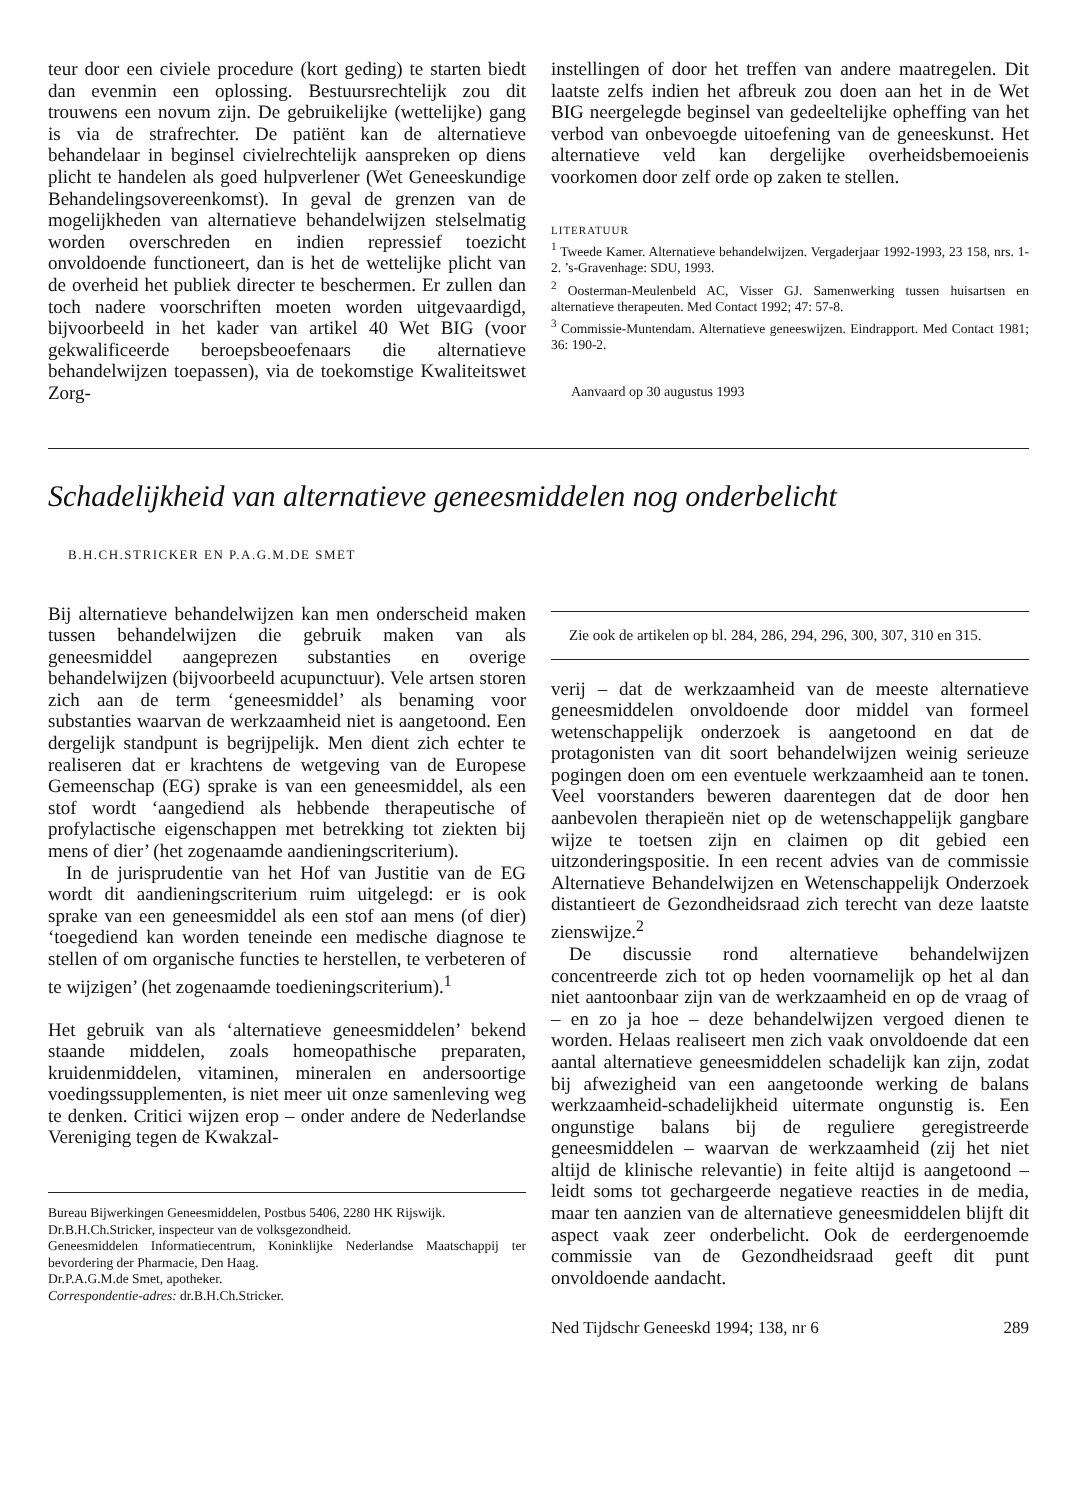teur door een civiele procedure (kort geding) te starten biedt dan evenmin een oplossing. Bestuursrechtelijk zou dit trouwens een novum zijn. De gebruikelijke (wettelijke) gang is via de strafrechter. De patiënt kan de alternatieve behandelaar in beginsel civielrechtelijk aanspreken op diens plicht te handelen als goed hulpverlener (Wet Geneeskundige Behandelingsovereenkomst). In geval de grenzen van de mogelijkheden van alternatieve behandelwijzen stelselmatig worden overschreden en indien repressief toezicht onvoldoende functioneert, dan is het de wettelijke plicht van de overheid het publiek directer te beschermen. Er zullen dan toch nadere voorschriften moeten worden uitgevaardigd, bijvoorbeeld in het kader van artikel 40 Wet BIG (voor gekwalificeerde beroepsbeoefenaars die alternatieve behandelwijzen toepassen), via de toekomstige Kwaliteitswet Zorg-
instellingen of door het treffen van andere maatregelen. Dit laatste zelfs indien het afbreuk zou doen aan het in de Wet BIG neergelegde beginsel van gedeeltelijke opheffing van het verbod van onbevoegde uitoefening van de geneeskunst. Het alternatieve veld kan dergelijke overheidsbemoeienis voorkomen door zelf orde op zaken te stellen.
LITERATUUR
<sup>1</sup> Tweede Kamer. Alternatieve behandelwijzen. Vergaderjaar 1992-1993, 23 158, nrs. 1-2. ’s-Gravenhage: SDU, 1993.
<sup>2</sup> Oosterman-Meulenbeld AC, Visser GJ. Samenwerking tussen huisartsen en alternatieve therapeuten. Med Contact 1992; 47: 57-8.
<sup>3</sup> Commissie-Muntendam. Alternatieve geneeswijzen. Eindrapport. Med Contact 1981; 36: 190-2.
Aanvaard op 30 augustus 1993
Schadelijkheid van alternatieve geneesmiddelen nog onderbelicht
B.H.CH.STRICKER EN P.A.G.M.DE SMET
Bij alternatieve behandelwijzen kan men onderscheid maken tussen behandelwijzen die gebruik maken van als geneesmiddel aangeprezen substanties en overige behandelwijzen (bijvoorbeeld acupunctuur). Vele artsen storen zich aan de term ‘geneesmiddel’ als benaming voor substanties waarvan de werkzaamheid niet is aangetoond. Een dergelijk standpunt is begrijpelijk. Men dient zich echter te realiseren dat er krachtens de wetgeving van de Europese Gemeenschap (EG) sprake is van een geneesmiddel, als een stof wordt ‘aangediend als hebbende therapeutische of profylactische eigenschappen met betrekking tot ziekten bij mens of dier’ (het zogenaamde aandieningscriterium).
In de jurisprudentie van het Hof van Justitie van de EG wordt dit aandieningscriterium ruim uitgelegd: er is ook sprake van een geneesmiddel als een stof aan mens (of dier) ‘toegediend kan worden teneinde een medische diagnose te stellen of om organische functies te herstellen, te verbeteren of te wijzigen’ (het zogenaamde toedieningscriterium).<sup>1</sup>
Het gebruik van als ‘alternatieve geneesmiddelen’ bekend staande middelen, zoals homeopathische preparaten, kruidenmiddelen, vitaminen, mineralen en andersoortige voedingssupplementen, is niet meer uit onze samenleving weg te denken. Critici wijzen erop – onder andere de Nederlandse Vereniging tegen de Kwakzal-
Bureau Bijwerkingen Geneesmiddelen, Postbus 5406, 2280 HK Rijswijk.
Dr.B.H.Ch.Stricker, inspecteur van de volksgezondheid.
Geneesmiddelen Informatiecentrum, Koninklijke Nederlandse Maatschappij ter bevordering der Pharmacie, Den Haag.
Dr.P.A.G.M.de Smet, apotheker.
Correspondentie-adres: dr.B.H.Ch.Stricker.
Zie ook de artikelen op bl. 284, 286, 294, 296, 300, 307, 310 en 315.
verij – dat de werkzaamheid van de meeste alternatieve geneesmiddelen onvoldoende door middel van formeel wetenschappelijk onderzoek is aangetoond en dat de protagonisten van dit soort behandelwijzen weinig serieuze pogingen doen om een eventuele werkzaamheid aan te tonen. Veel voorstanders beweren daarentegen dat de door hen aanbevolen therapieën niet op de wetenschappelijk gangbare wijze te toetsen zijn en claimen op dit gebied een uitzonderingspositie. In een recent advies van de commissie Alternatieve Behandelwijzen en Wetenschappelijk Onderzoek distantieert de Gezondheidsraad zich terecht van deze laatste zienswijze.<sup>2</sup>
De discussie rond alternatieve behandelwijzen concentreerde zich tot op heden voornamelijk op het al dan niet aantoonbaar zijn van de werkzaamheid en op de vraag of – en zo ja hoe – deze behandelwijzen vergoed dienen te worden. Helaas realiseert men zich vaak onvoldoende dat een aantal alternatieve geneesmiddelen schadelijk kan zijn, zodat bij afwezigheid van een aangetoonde werking de balans werkzaamheid-schadelijkheid uitermate ongunstig is. Een ongunstige balans bij de reguliere geregistreerde geneesmiddelen – waarvan de werkzaamheid (zij het niet altijd de klinische relevantie) in feite altijd is aangetoond – leidt soms tot gechargeerde negatieve reacties in de media, maar ten aanzien van de alternatieve geneesmiddelen blijft dit aspect vaak zeer onderbelicht. Ook de eerdergenoemde commissie van de Gezondheidsraad geeft dit punt onvoldoende aandacht.
Ned Tijdschr Geneeskd 1994; 138, nr 6 289